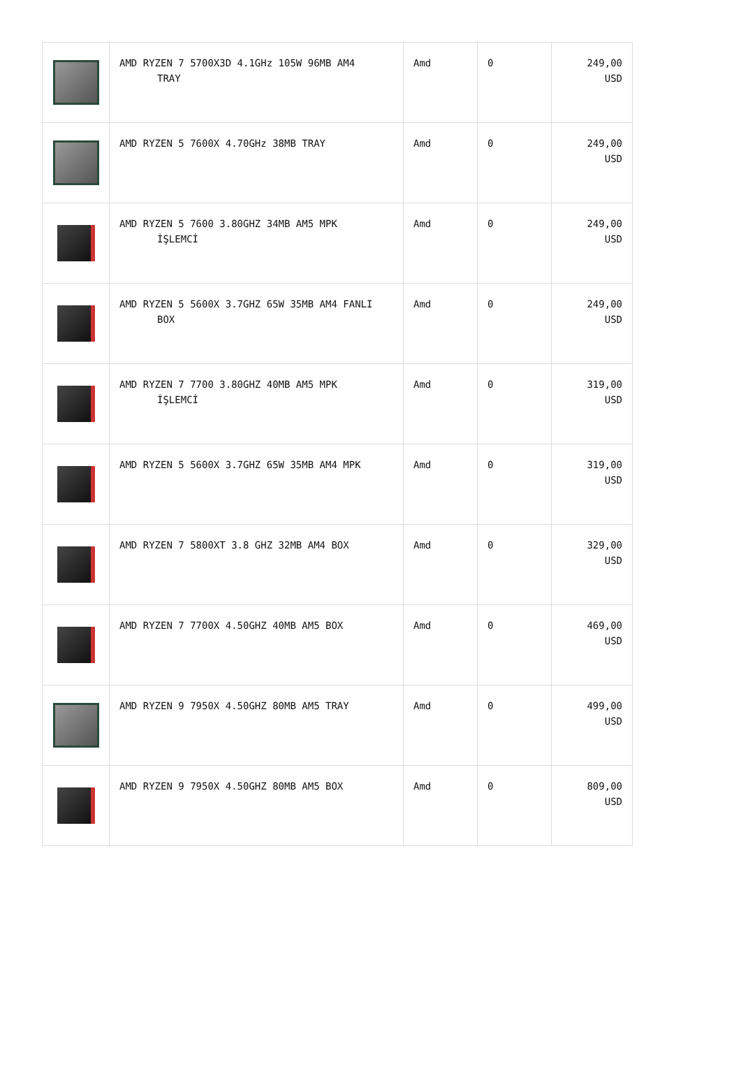| | AMD RYZEN 7 5700X3D 4.1GHz 105W 96MB AM4 TRAY | Amd | 0 | 249,00 USD |
| | AMD RYZEN 5 7600X 4.70GHz 38MB TRAY | Amd | 0 | 249,00 USD |
| | AMD RYZEN 5 7600 3.80GHZ 34MB AM5 MPK İŞLEMCİ | Amd | 0 | 249,00 USD |
| | AMD RYZEN 5 5600X 3.7GHZ 65W 35MB AM4 FANLI BOX | Amd | 0 | 249,00 USD |
| | AMD RYZEN 7 7700 3.80GHZ 40MB AM5 MPK İŞLEMCİ | Amd | 0 | 319,00 USD |
| | AMD RYZEN 5 5600X 3.7GHZ 65W 35MB AM4 MPK | Amd | 0 | 319,00 USD |
| | AMD RYZEN 7 5800XT 3.8 GHZ 32MB AM4 BOX | Amd | 0 | 329,00 USD |
| | AMD RYZEN 7 7700X 4.50GHZ 40MB AM5 BOX | Amd | 0 | 469,00 USD |
| | AMD RYZEN 9 7950X 4.50GHZ 80MB AM5 TRAY | Amd | 0 | 499,00 USD |
| | AMD RYZEN 9 7950X 4.50GHZ 80MB AM5 BOX | Amd | 0 | 809,00 USD |